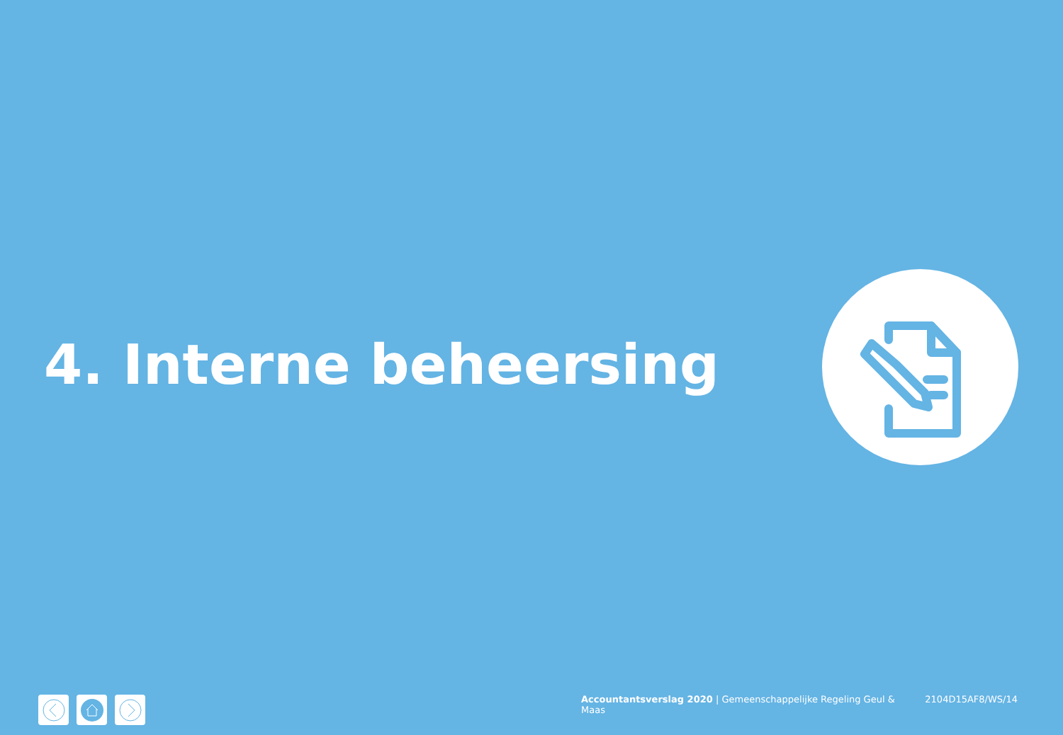4. Interne beheersing
Accountantsverslag 2020 | Gemeenschappelijke Regeling Geul & Maas 2104D15AF8/WS/14